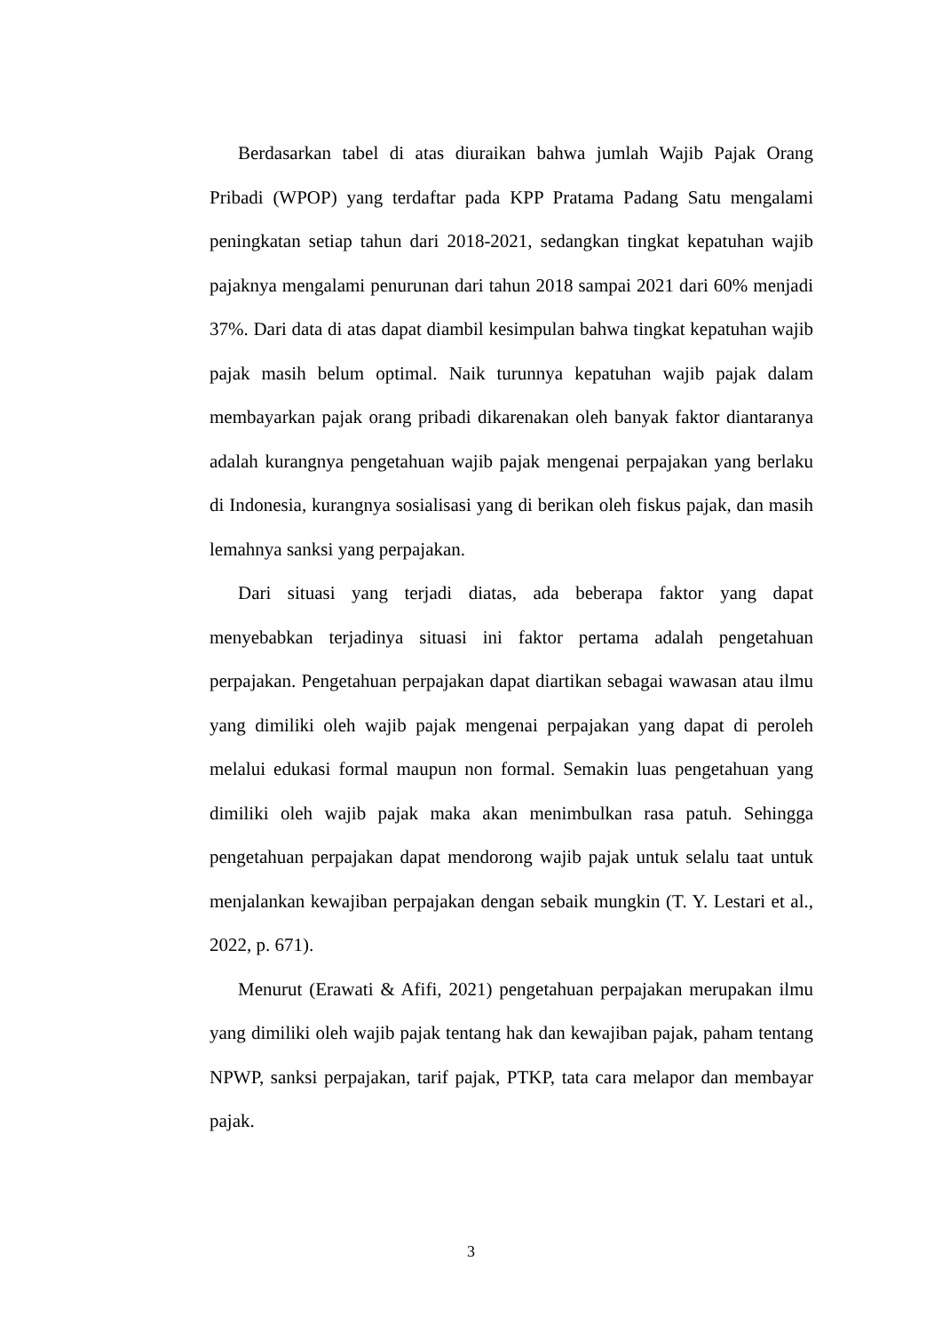Berdasarkan tabel di atas diuraikan bahwa jumlah Wajib Pajak Orang Pribadi (WPOP) yang terdaftar pada KPP Pratama Padang Satu mengalami peningkatan setiap tahun dari 2018-2021, sedangkan tingkat kepatuhan wajib pajaknya mengalami penurunan dari tahun 2018 sampai 2021 dari 60% menjadi 37%. Dari data di atas dapat diambil kesimpulan bahwa tingkat kepatuhan wajib pajak masih belum optimal. Naik turunnya kepatuhan wajib pajak dalam membayarkan pajak orang pribadi dikarenakan oleh banyak faktor diantaranya adalah kurangnya pengetahuan wajib pajak mengenai perpajakan yang berlaku di Indonesia, kurangnya sosialisasi yang di berikan oleh fiskus pajak, dan masih lemahnya sanksi yang perpajakan.
Dari situasi yang terjadi diatas, ada beberapa faktor yang dapat menyebabkan terjadinya situasi ini faktor pertama adalah pengetahuan perpajakan. Pengetahuan perpajakan dapat diartikan sebagai wawasan atau ilmu yang dimiliki oleh wajib pajak mengenai perpajakan yang dapat di peroleh melalui edukasi formal maupun non formal. Semakin luas pengetahuan yang dimiliki oleh wajib pajak maka akan menimbulkan rasa patuh. Sehingga pengetahuan perpajakan dapat mendorong wajib pajak untuk selalu taat untuk menjalankan kewajiban perpajakan dengan sebaik mungkin (T. Y. Lestari et al., 2022, p. 671).
Menurut (Erawati & Afifi, 2021) pengetahuan perpajakan merupakan ilmu yang dimiliki oleh wajib pajak tentang hak dan kewajiban pajak, paham tentang NPWP, sanksi perpajakan, tarif pajak, PTKP, tata cara melapor dan membayar pajak.
3